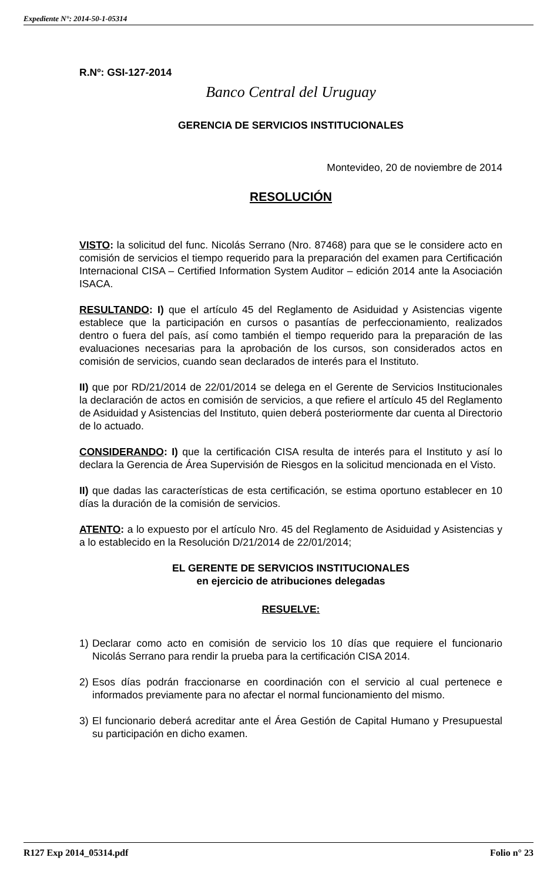Expediente N°: 2014-50-1-05314
R.Nº: GSI-127-2014
Banco Central del Uruguay
GERENCIA DE SERVICIOS INSTITUCIONALES
Montevideo, 20 de noviembre de 2014
RESOLUCIÓN
VISTO: la solicitud del func. Nicolás Serrano (Nro. 87468) para que se le considere acto en comisión de servicios el tiempo requerido para la preparación del examen para Certificación Internacional CISA – Certified Information System Auditor – edición 2014 ante la Asociación ISACA.
RESULTANDO: I) que el artículo 45 del Reglamento de Asiduidad y Asistencias vigente establece que la participación en cursos o pasantías de perfeccionamiento, realizados dentro o fuera del país, así como también el tiempo requerido para la preparación de las evaluaciones necesarias para la aprobación de los cursos, son considerados actos en comisión de servicios, cuando sean declarados de interés para el Instituto.
II) que por RD/21/2014 de 22/01/2014 se delega en el Gerente de Servicios Institucionales la declaración de actos en comisión de servicios, a que refiere el artículo 45 del Reglamento de Asiduidad y Asistencias del Instituto, quien deberá posteriormente dar cuenta al Directorio de lo actuado.
CONSIDERANDO: I) que la certificación CISA resulta de interés para el Instituto y así lo declara la Gerencia de Área Supervisión de Riesgos en la solicitud mencionada en el Visto.
II) que dadas las características de esta certificación, se estima oportuno establecer en 10 días la duración de la comisión de servicios.
ATENTO: a lo expuesto por el artículo Nro. 45 del Reglamento de Asiduidad y Asistencias y a lo establecido en la Resolución D/21/2014 de 22/01/2014;
EL GERENTE DE SERVICIOS INSTITUCIONALES
en ejercicio de atribuciones delegadas
RESUELVE:
1) Declarar como acto en comisión de servicio los 10 días que requiere el funcionario Nicolás Serrano para rendir la prueba para la certificación CISA 2014.
2) Esos días podrán fraccionarse en coordinación con el servicio al cual pertenece e informados previamente para no afectar el normal funcionamiento del mismo.
3) El funcionario deberá acreditar ante el Área Gestión de Capital Humano y Presupuestal su participación en dicho examen.
R127 Exp 2014_05314.pdf Folio n° 23